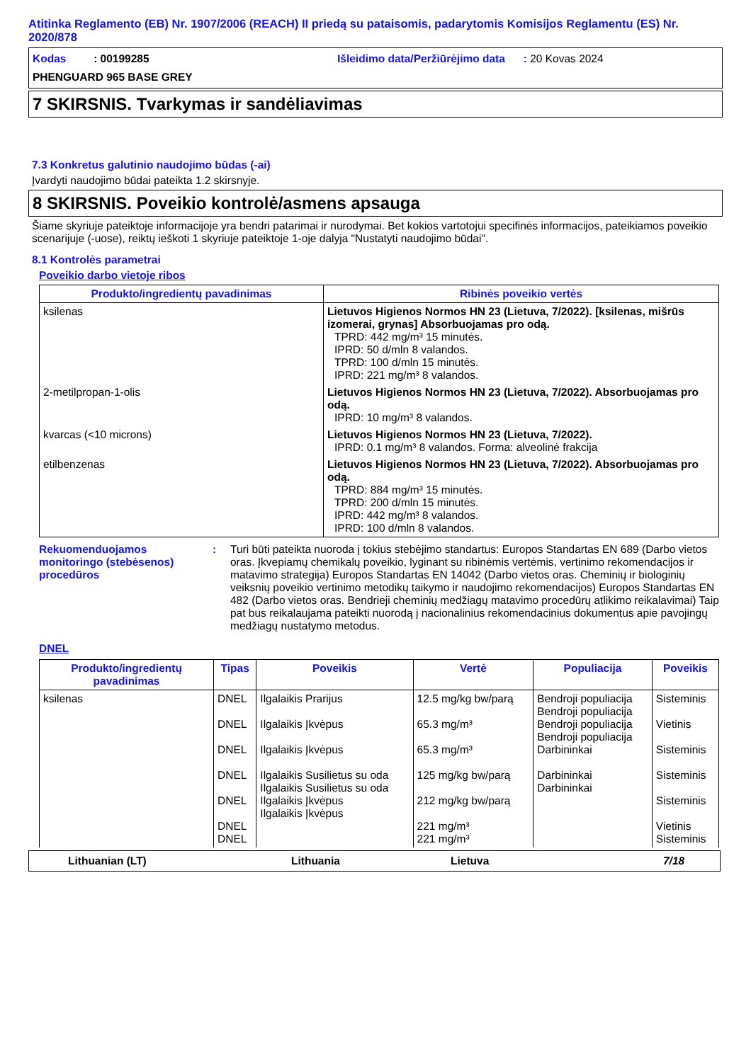Atitinka Reglamento (EB) Nr. 1907/2006 (REACH) II priedą su pataisomis, padarytomis Komisijos Reglamentu (ES) Nr. 2020/878
Kodas : 00199285 Išleidimo data/Peržiūrėjimo data : 20 Kovas 2024
PHENGUARD 965 BASE GREY
7 SKIRSNIS. Tvarkymas ir sandėliavimas
7.3 Konkretus galutinio naudojimo būdas (-ai)
Įvardyti naudojimo būdai pateikta 1.2 skirsnyje.
8 SKIRSNIS. Poveikio kontrolė/asmens apsauga
Šiame skyriuje pateiktoje informacijoje yra bendri patarimai ir nurodymai. Bet kokios vartotojui specifinės informacijos, pateikiamos poveikio scenarijuje (-uose), reiktų ieškoti 1 skyriuje pateiktoje 1-oje dalyja "Nustatyti naudojimo būdai".
8.1 Kontrolės parametrai
Poveikio darbo vietoje ribos
| Produkto/ingredientų pavadinimas | Ribinės poveikio vertės |
| --- | --- |
| ksilenas | Lietuvos Higienos Normos HN 23 (Lietuva, 7/2022). [ksilenas, mišrūs izomerai, grynas] Absorbuojamas pro odą. TPRD: 442 mg/m³ 15 minutės. IPRD: 50 d/mln 8 valandos. TPRD: 100 d/mln 15 minutės. IPRD: 221 mg/m³ 8 valandos. |
| 2-metilpropan-1-olis | Lietuvos Higienos Normos HN 23 (Lietuva, 7/2022). Absorbuojamas pro odą. IPRD: 10 mg/m³ 8 valandos. |
| kvarcas (<10 microns) | Lietuvos Higienos Normos HN 23 (Lietuva, 7/2022). IPRD: 0.1 mg/m³ 8 valandos. Forma: alveolinė frakcija |
| etilbenzenas | Lietuvos Higienos Normos HN 23 (Lietuva, 7/2022). Absorbuojamas pro odą. TPRD: 884 mg/m³ 15 minutės. TPRD: 200 d/mln 15 minutės. IPRD: 442 mg/m³ 8 valandos. IPRD: 100 d/mln 8 valandos. |
Rekuomenduojamos monitoringo (stebėsenos) procedūros
: Turi būti pateikta nuoroda į tokius stebėjimo standartus: Europos Standartas EN 689 (Darbo vietos oras. Įkvepiamų chemikalų poveikio, lyginant su ribinėmis vertėmis, vertinimo rekomendacijos ir matavimo strategija) Europos Standartas EN 14042 (Darbo vietos oras. Cheminių ir biologinių veiksnių poveikio vertinimo metodikų taikymo ir naudojimo rekomendacijos) Europos Standartas EN 482 (Darbo vietos oras. Bendrieji cheminių medžiagų matavimo procedūrų atlikimo reikalavimai) Taip pat bus reikalaujama pateikti nuorodą į nacionalinius rekomendacinius dokumentus apie pavojingų medžiagų nustatymo metodus.
DNEL
| Produkto/ingredientų pavadinimas | Tipas | Poveikis | Vertė | Populiacija | Poveikis |
| --- | --- | --- | --- | --- | --- |
| ksilenas | DNEL DNEL DNEL DNEL DNEL DNEL DNEL | Ilgalaikis Prarijus Ilgalaikis Įkvėpus Ilgalaikis Įkvėpus Ilgalaikis Susilietus su oda Ilgalaikis Susilietus su oda Ilgalaikis Įkvėpus Ilgalaikis Įkvėpus | 12.5 mg/kg bw/parą 65.3 mg/m³ 65.3 mg/m³ 125 mg/kg bw/parą 212 mg/kg bw/parą 221 mg/m³ 221 mg/m³ | Bendroji populiacija Bendroji populiacija Bendroji populiacija Bendroji populiacija Darbininkai Darbininkai Darbininkai | Sisteminis Vietinis Sisteminis Sisteminis Sisteminis Vietinis Sisteminis |
Lithuanian (LT) Lithuania Lietuva 7/18